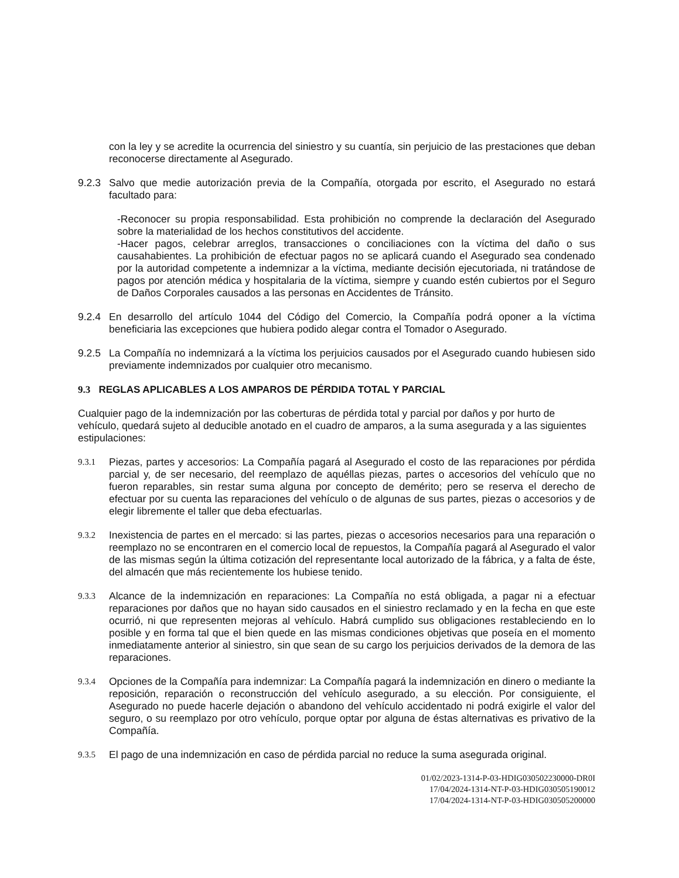con la ley y se acredite la ocurrencia del siniestro y su cuantía, sin perjuicio de las prestaciones que deban reconocerse directamente al Asegurado.
9.2.3 Salvo que medie autorización previa de la Compañía, otorgada por escrito, el Asegurado no estará facultado para:
-Reconocer su propia responsabilidad. Esta prohibición no comprende la declaración del Asegurado sobre la materialidad de los hechos constitutivos del accidente.
-Hacer pagos, celebrar arreglos, transacciones o conciliaciones con la víctima del daño o sus causahabientes. La prohibición de efectuar pagos no se aplicará cuando el Asegurado sea condenado por la autoridad competente a indemnizar a la víctima, mediante decisión ejecutoriada, ni tratándose de pagos por atención médica y hospitalaria de la víctima, siempre y cuando estén cubiertos por el Seguro de Daños Corporales causados a las personas en Accidentes de Tránsito.
9.2.4 En desarrollo del artículo 1044 del Código del Comercio, la Compañía podrá oponer a la víctima beneficiaria las excepciones que hubiera podido alegar contra el Tomador o Asegurado.
9.2.5 La Compañía no indemnizará a la víctima los perjuicios causados por el Asegurado cuando hubiesen sido previamente indemnizados por cualquier otro mecanismo.
9.3 REGLAS APLICABLES A LOS AMPAROS DE PÉRDIDA TOTAL Y PARCIAL
Cualquier pago de la indemnización por las coberturas de pérdida total y parcial por daños y por hurto de vehículo, quedará sujeto al deducible anotado en el cuadro de amparos, a la suma asegurada y a las siguientes estipulaciones:
9.3.1
Piezas, partes y accesorios: La Compañía pagará al Asegurado el costo de las reparaciones por pérdida parcial y, de ser necesario, del reemplazo de aquéllas piezas, partes o accesorios del vehículo que no fueron reparables, sin restar suma alguna por concepto de demérito; pero se reserva el derecho de efectuar por su cuenta las reparaciones del vehículo o de algunas de sus partes, piezas o accesorios y de elegir libremente el taller que deba efectuarlas.
9.3.2
Inexistencia de partes en el mercado: si las partes, piezas o accesorios necesarios para una reparación o reemplazo no se encontraren en el comercio local de repuestos, la Compañía pagará al Asegurado el valor de las mismas según la última cotización del representante local autorizado de la fábrica, y a falta de éste, del almacén que más recientemente los hubiese tenido.
9.3.3
Alcance de la indemnización en reparaciones: La Compañía no está obligada, a pagar ni a efectuar reparaciones por daños que no hayan sido causados en el siniestro reclamado y en la fecha en que este ocurrió, ni que representen mejoras al vehículo. Habrá cumplido sus obligaciones restableciendo en lo posible y en forma tal que el bien quede en las mismas condiciones objetivas que poseía en el momento inmediatamente anterior al siniestro, sin que sean de su cargo los perjuicios derivados de la demora de las reparaciones.
9.3.4
Opciones de la Compañía para indemnizar: La Compañía pagará la indemnización en dinero o mediante la reposición, reparación o reconstrucción del vehículo asegurado, a su elección. Por consiguiente, el Asegurado no puede hacerle dejación o abandono del vehículo accidentado ni podrá exigirle el valor del seguro, o su reemplazo por otro vehículo, porque optar por alguna de éstas alternativas es privativo de la Compañía.
9.3.5
El pago de una indemnización en caso de pérdida parcial no reduce la suma asegurada original.
01/02/2023-1314-P-03-HDIG030502230000-DR0I
17/04/2024-1314-NT-P-03-HDIG030505190012
17/04/2024-1314-NT-P-03-HDIG030505200000